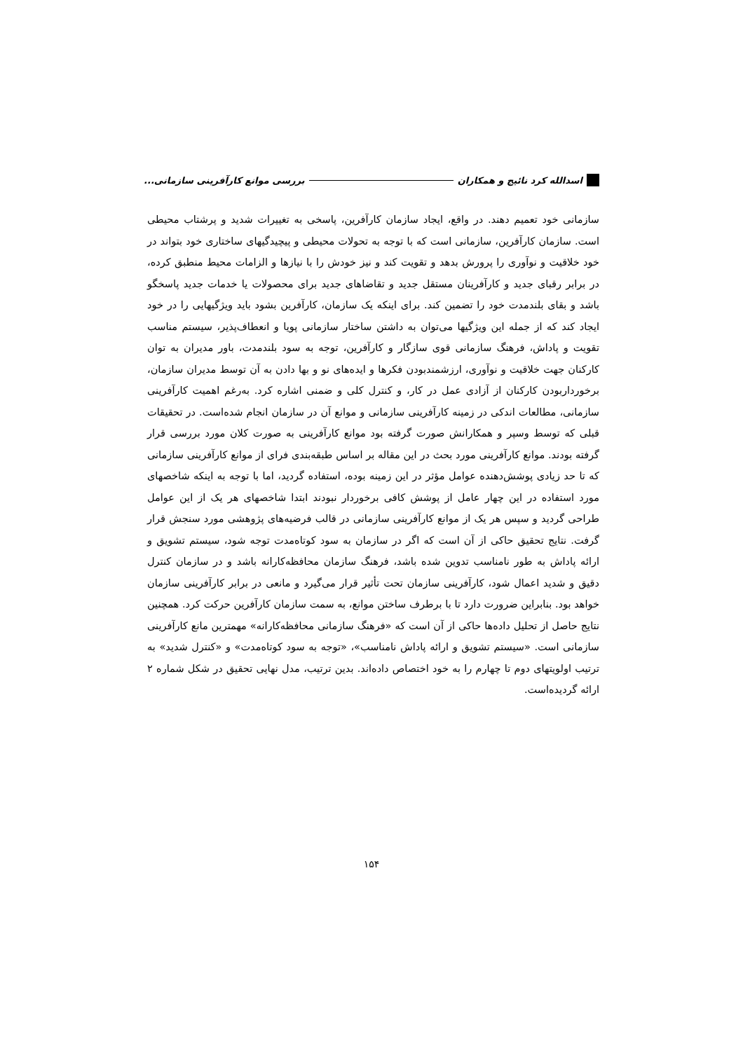اسدالله کرد نائیج و همکاران
بررسی موانع کارآفرینی سازمانی...
سازمانی خود تعمیم دهند. در واقع، ایجاد سازمان کارآفرین، پاسخی به تغییرات شدید و پرشتاب محیطی است. سازمان کارآفرین، سازمانی است که با توجه به تحولات محیطی و پیچیدگیهای ساختاری خود بتواند در خود خلاقیت و نوآوری را پرورش بدهد و تقویت کند و نیز خودش را با نیازها و الزامات محیط منطبق کرده، در برابر رقبای جدید و کارآفرینان مستقل جدید و تقاضاهای جدید برای محصولات یا خدمات جدید پاسخگو باشد و بقای بلندمدت خود را تضمین کند. برای اینکه یک سازمان، کارآفرین بشود باید ویژگیهایی را در خود ایجاد کند که از جمله این ویژگیها می‌توان به داشتن ساختار سازمانی پویا و انعطاف‌پذیر، سیستم مناسب تقویت و پاداش، فرهنگ سازمانی قوی سازگار و کارآفرین، توجه به سود بلندمدت، باور مدیران به توان کارکنان جهت خلاقیت و نوآوری، ارزشمندبودن فکرها و ایده‌های نو و بها دادن به آن توسط مدیران سازمان، برخورداربودن کارکنان از آزادی عمل در کار، و کنترل کلی و ضمنی اشاره کرد. به‌رغم اهمیت کارآفرینی سازمانی، مطالعات اندکی در زمینه کارآفرینی سازمانی و موانع آن در سازمان انجام شده‌است. در تحقیقات قبلی که توسط وسپر و همکارانش صورت گرفته بود موانع کارآفرینی به صورت کلان مورد بررسی قرار گرفته بودند. موانع کارآفرینی مورد بحث در این مقاله بر اساس طبقه‌بندی فرای از موانع کارآفرینی سازمانی که تا حد زیادی پوشش‌دهنده عوامل مؤثر در این زمینه بوده، استفاده گردید، اما با توجه به اینکه شاخصهای مورد استفاده در این چهار عامل از پوشش کافی برخوردار نبودند ابتدا شاخصهای هر یک از این عوامل طراحی گردید و سپس هر یک از موانع کارآفرینی سازمانی در قالب فرضیه‌های پژوهشی مورد سنجش قرار گرفت. نتایج تحقیق حاکی از آن است که اگر در سازمان به سود کوتاه‌مدت توجه شود، سیستم تشویق و ارائه پاداش به طور نامناسب تدوین شده باشد، فرهنگ سازمان محافظه‌کارانه باشد و در سازمان کنترل دقیق و شدید اعمال شود، کارآفرینی سازمان تحت تأثیر قرار می‌گیرد و مانعی در برابر کارآفرینی سازمان خواهد بود. بنابراین ضرورت دارد تا با برطرف ساختن موانع، به سمت سازمان کارآفرین حرکت کرد. همچنین نتایج حاصل از تحلیل داده‌ها حاکی از آن است که «فرهنگ سازمانی محافظه‌کارانه» مهمترین مانع کارآفرینی سازمانی است. «سیستم تشویق و ارائه پاداش نامناسب»، «توجه به سود کوتاه‌مدت» و «کنترل شدید» به ترتیب اولویتهای دوم تا چهارم را به خود اختصاص داده‌اند. بدین ترتیب، مدل نهایی تحقیق در شکل شماره ۲ ارائه گردیده‌است.
۱۵۴